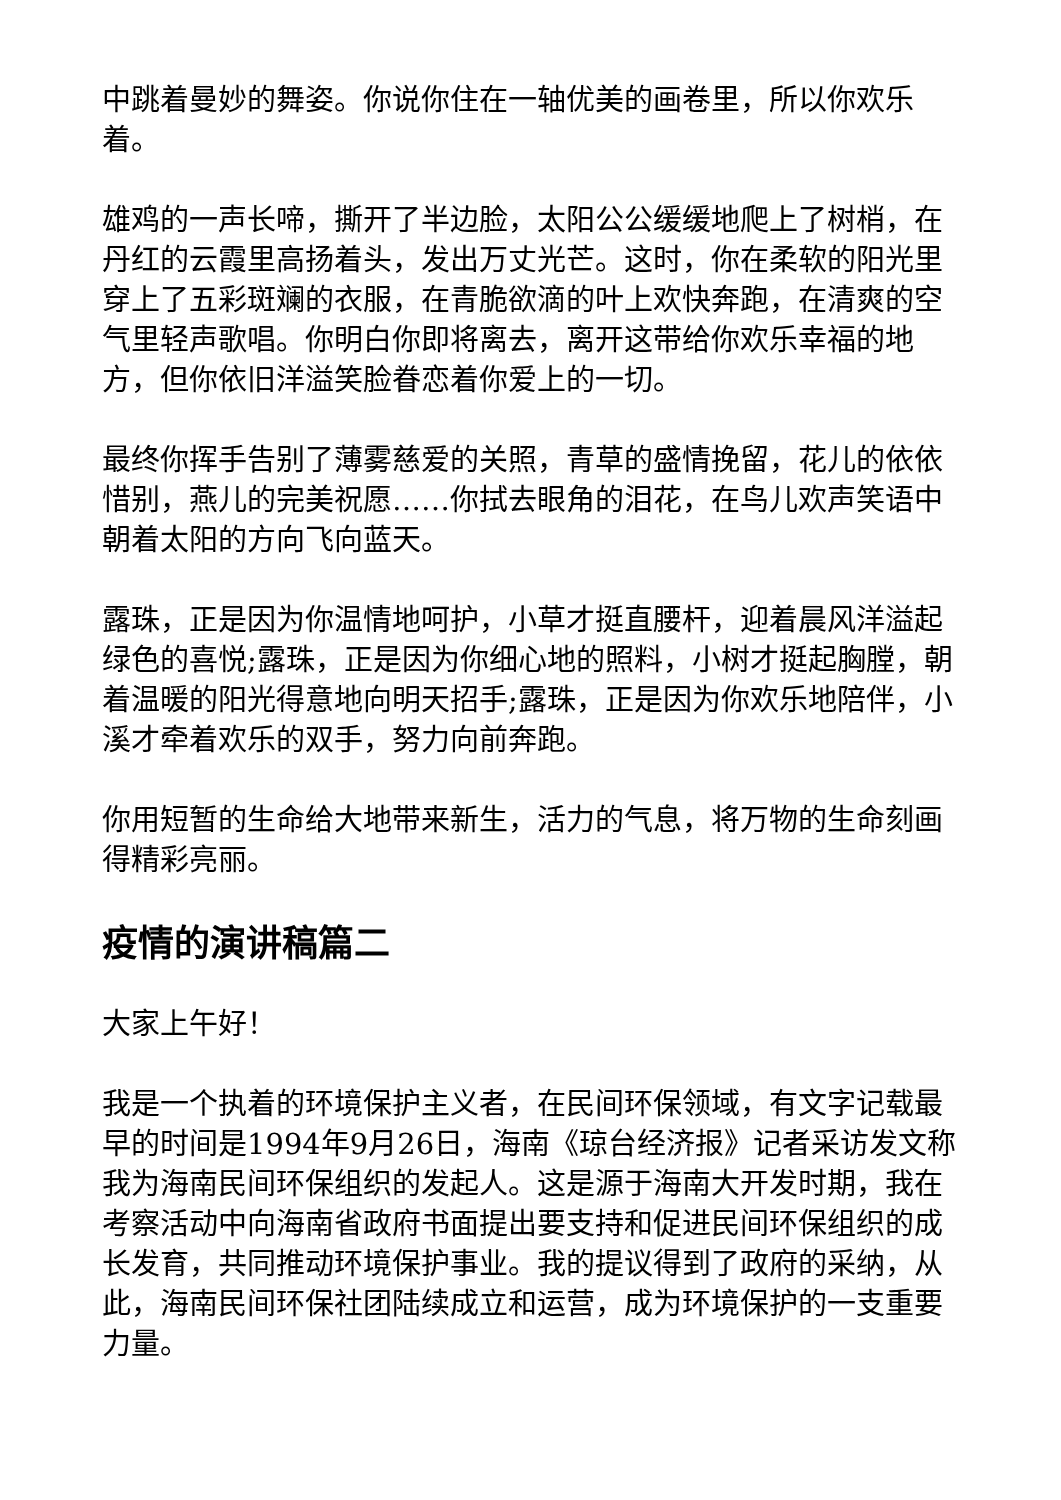中跳着曼妙的舞姿。你说你住在一轴优美的画卷里，所以你欢乐着。
雄鸡的一声长啼，撕开了半边脸，太阳公公缓缓地爬上了树梢，在丹红的云霞里高扬着头，发出万丈光芒。这时，你在柔软的阳光里穿上了五彩斑斓的衣服，在青脆欲滴的叶上欢快奔跑，在清爽的空气里轻声歌唱。你明白你即将离去，离开这带给你欢乐幸福的地方，但你依旧洋溢笑脸眷恋着你爱上的一切。
最终你挥手告别了薄雾慈爱的关照，青草的盛情挽留，花儿的依依惜别，燕儿的完美祝愿……你拭去眼角的泪花，在鸟儿欢声笑语中朝着太阳的方向飞向蓝天。
露珠，正是因为你温情地呵护，小草才挺直腰杆，迎着晨风洋溢起绿色的喜悦;露珠，正是因为你细心地的照料，小树才挺起胸膛，朝着温暖的阳光得意地向明天招手;露珠，正是因为你欢乐地陪伴，小溪才牵着欢乐的双手，努力向前奔跑。
你用短暂的生命给大地带来新生，活力的气息，将万物的生命刻画得精彩亮丽。
疫情的演讲稿篇二
大家上午好！
我是一个执着的环境保护主义者，在民间环保领域，有文字记载最早的时间是1994年9月26日，海南《琼台经济报》记者采访发文称我为海南民间环保组织的发起人。这是源于海南大开发时期，我在考察活动中向海南省政府书面提出要支持和促进民间环保组织的成长发育，共同推动环境保护事业。我的提议得到了政府的采纳，从此，海南民间环保社团陆续成立和运营，成为环境保护的一支重要力量。